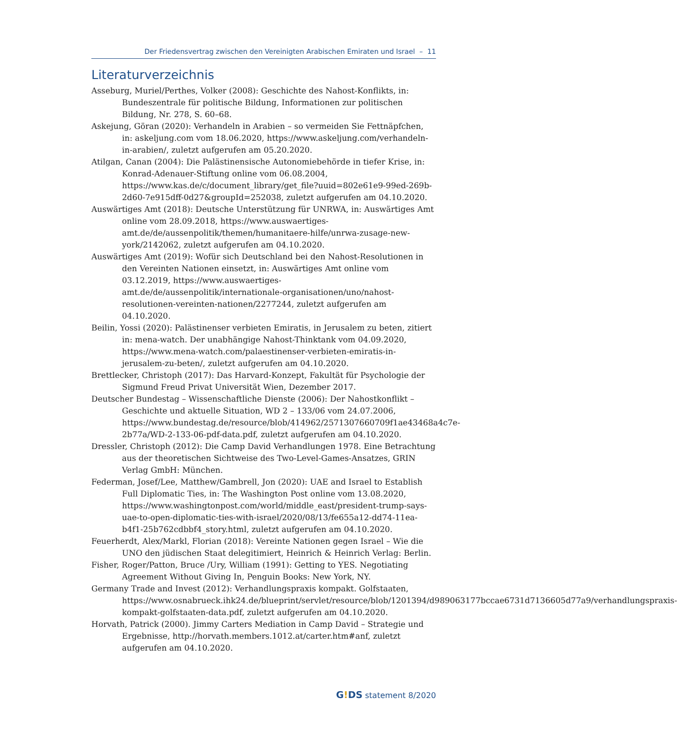Der Friedensvertrag zwischen den Vereinigten Arabischen Emiraten und Israel – 11
Literaturverzeichnis
Asseburg, Muriel/Perthes, Volker (2008): Geschichte des Nahost-Konflikts, in: Bundeszentrale für politische Bildung, Informationen zur politischen Bildung, Nr. 278, S. 60–68.
Askejung, Göran (2020): Verhandeln in Arabien – so vermeiden Sie Fettnäpfchen, in: askeljung.com vom 18.06.2020, https://www.askeljung.com/verhandeln-in-arabien/, zuletzt aufgerufen am 05.20.2020.
Atilgan, Canan (2004): Die Palästinensische Autonomiebehörde in tiefer Krise, in: Konrad-Adenauer-Stiftung online vom 06.08.2004, https://www.kas.de/c/document_library/get_file?uuid=802e61e9-99ed-269b-2d60-7e915dff-0d27&groupId=252038, zuletzt aufgerufen am 04.10.2020.
Auswärtiges Amt (2018): Deutsche Unterstützung für UNRWA, in: Auswärtiges Amt online vom 28.09.2018, https://www.auswaertiges-amt.de/de/aussenpolitik/themen/humanitaere-hilfe/unrwa-zusage-new-york/2142062, zuletzt aufgerufen am 04.10.2020.
Auswärtiges Amt (2019): Wofür sich Deutschland bei den Nahost-Resolutionen in den Vereinten Nationen einsetzt, in: Auswärtiges Amt online vom 03.12.2019, https://www.auswaertiges-amt.de/de/aussenpolitik/internationale-organisationen/uno/nahost-resolutionen-vereinten-nationen/2277244, zuletzt aufgerufen am 04.10.2020.
Beilin, Yossi (2020): Palästinenser verbieten Emiratis, in Jerusalem zu beten, zitiert in: mena-watch. Der unabhängige Nahost-Thinktank vom 04.09.2020, https://www.mena-watch.com/palaestinenser-verbieten-emiratis-in-jerusalem-zu-beten/, zuletzt aufgerufen am 04.10.2020.
Brettlecker, Christoph (2017): Das Harvard-Konzept, Fakultät für Psychologie der Sigmund Freud Privat Universität Wien, Dezember 2017.
Deutscher Bundestag – Wissenschaftliche Dienste (2006): Der Nahostkonflikt – Geschichte und aktuelle Situation, WD 2 – 133/06 vom 24.07.2006, https://www.bundestag.de/resource/blob/414962/2571307660709f1ae43468a4c7e-2b77a/WD-2-133-06-pdf-data.pdf, zuletzt aufgerufen am 04.10.2020.
Dressler, Christoph (2012): Die Camp David Verhandlungen 1978. Eine Betrachtung aus der theoretischen Sichtweise des Two-Level-Games-Ansatzes, GRIN Verlag GmbH: München.
Federman, Josef/Lee, Matthew/Gambrell, Jon (2020): UAE and Israel to Establish Full Diplomatic Ties, in: The Washington Post online vom 13.08.2020, https://www.washingtonpost.com/world/middle_east/president-trump-says-uae-to-open-diplomatic-ties-with-israel/2020/08/13/fe655a12-dd74-11ea-b4f1-25b762cdbbf4_story.html, zuletzt aufgerufen am 04.10.2020.
Feuerherdt, Alex/Markl, Florian (2018): Vereinte Nationen gegen Israel – Wie die UNO den jüdischen Staat delegitimiert, Heinrich & Heinrich Verlag: Berlin.
Fisher, Roger/Patton, Bruce /Ury, William (1991): Getting to YES. Negotiating Agreement Without Giving In, Penguin Books: New York, NY.
Germany Trade and Invest (2012): Verhandlungspraxis kompakt. Golfstaaten, https://www.osnabrueck.ihk24.de/blueprint/servlet/resource/blob/1201394/d989063177bccae6731d7136605d77a9/verhandlungspraxis-kompakt-golfstaaten-data.pdf, zuletzt aufgerufen am 04.10.2020.
Horvath, Patrick (2000). Jimmy Carters Mediation in Camp David – Strategie und Ergebnisse, http://horvath.members.1012.at/carter.htm#anf, zuletzt aufgerufen am 04.10.2020.
G!DS statement 8/2020